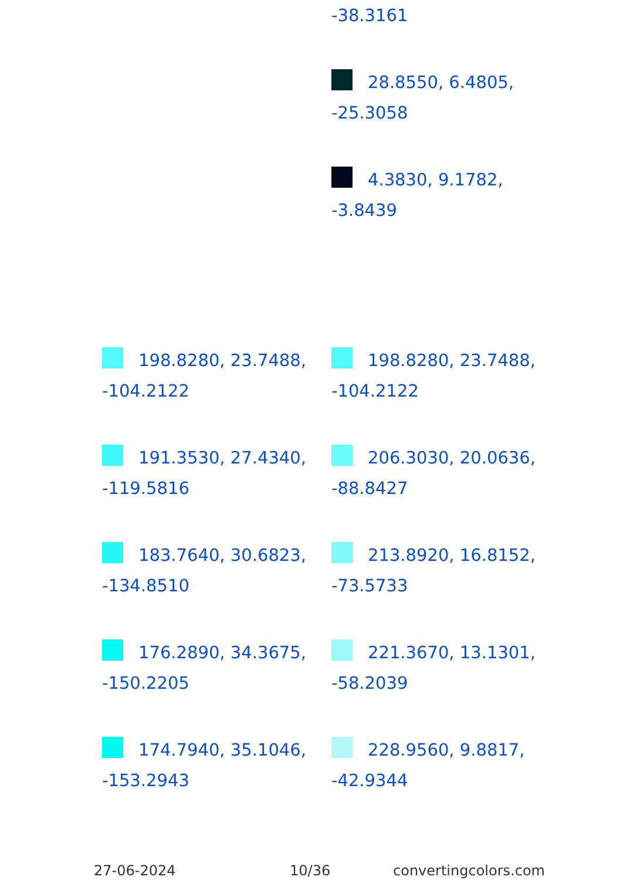-38.3161
28.8550, 6.4805, -25.3058
4.3830, 9.1782, -3.8439
198.8280, 23.7488, -104.2122
198.8280, 23.7488, -104.2122
191.3530, 27.4340, -119.5816
206.3030, 20.0636, -88.8427
183.7640, 30.6823, -134.8510
213.8920, 16.8152, -73.5733
176.2890, 34.3675, -150.2205
221.3670, 13.1301, -58.2039
174.7940, 35.1046, -153.2943
228.9560, 9.8817, -42.9344
27-06-2024 10/36 convertingcolors.com